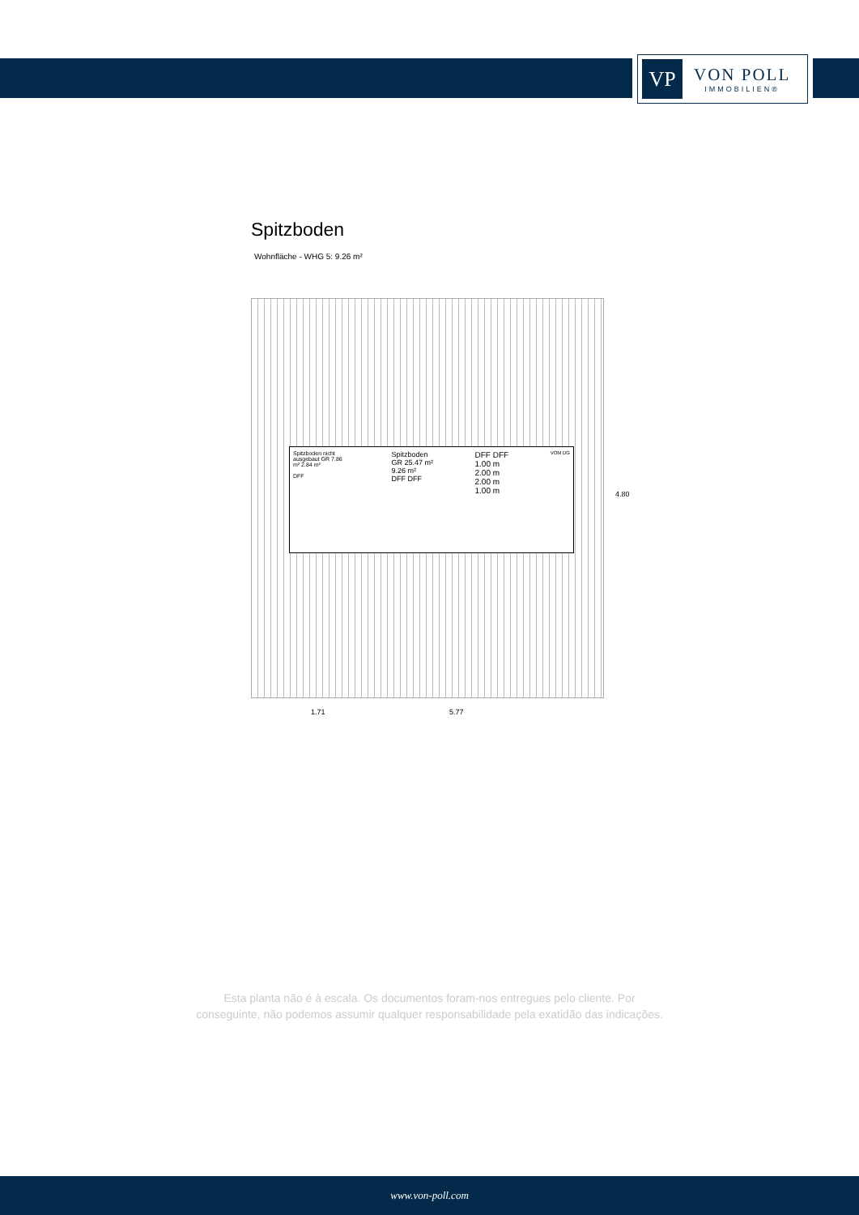VP
VON POLL
IMMOBILIEN®
Spitzboden
Wohnfläche - WHG 5: 9.26 m²
Spitzboden nicht ausgebaut GR 7.86 m² 2.84 m²
DFF
Spitzboden
GR 25.47 m²
9.26 m²
DFF DFF
DFF DFF
1.00 m
2.00 m
2.00 m
1.00 m
VOM DG
4.80
1.71 5.77
Esta planta não é à escala. Os documentos foram-nos entregues pelo cliente. Por
conseguinte, não podemos assumir qualquer responsabilidade pela exatidão das indicações.
www.von-poll.com